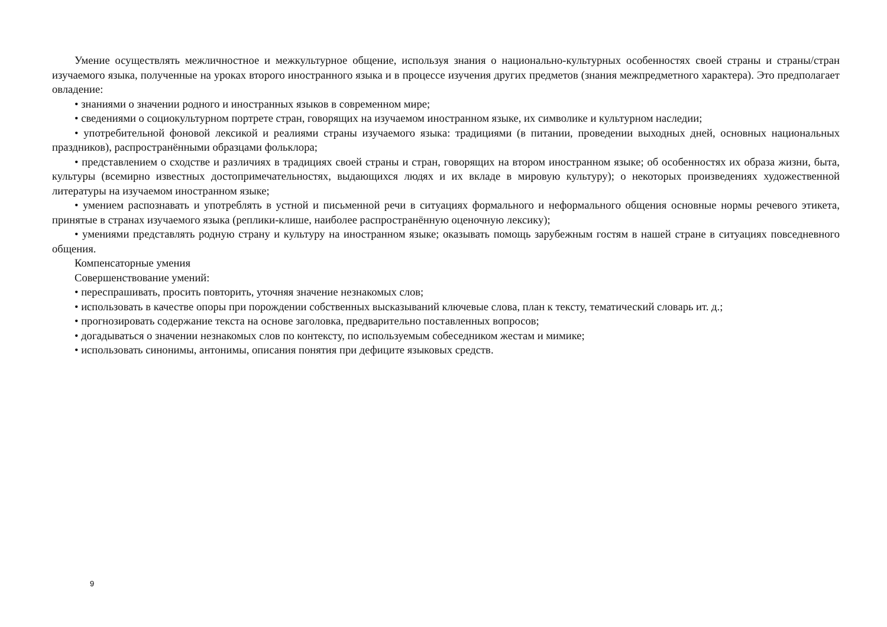Умение осуществлять межличностное и межкультурное общение, используя знания о национально-культурных особенностях своей страны и страны/стран изучаемого языка, полученные на уроках второго иностранного языка и в процессе изучения других предметов (знания межпредметного характера). Это предполагает овладение:
• знаниями о значении родного и иностранных языков в современном мире;
• сведениями о социокультурном портрете стран, говорящих на изучаемом иностранном языке, их символике и культурном наследии;
• употребительной фоновой лексикой и реалиями страны изучаемого языка: традициями (в питании, проведении выходных дней, основных национальных праздников), распространёнными образцами фольклора;
• представлением о сходстве и различиях в традициях своей страны и стран, говорящих на втором иностранном языке; об особенностях их образа жизни, быта, культуры (всемирно известных достопримечательностях, выдающихся людях и их вкладе в мировую культуру); о некоторых произведениях художественной литературы на изучаемом иностранном языке;
• умением распознавать и употреблять в устной и письменной речи в ситуациях формального и неформального общения основные нормы речевого этикета, принятые в странах изучаемого языка (реплики-клише, наиболее распространённую оценочную лексику);
• умениями представлять родную страну и культуру на иностранном языке; оказывать помощь зарубежным гостям в нашей стране в ситуациях повседневного общения.
Компенсаторные умения
Совершенствование умений:
• переспрашивать, просить повторить, уточняя значение незнакомых слов;
• использовать в качестве опоры при порождении собственных высказываний ключевые слова, план к тексту, тематический словарь ит. д.;
• прогнозировать содержание текста на основе заголовка, предварительно поставленных вопросов;
• догадываться о значении незнакомых слов по контексту, по используемым собеседником жестам и мимике;
• использовать синонимы, антонимы, описания понятия при дефиците языковых средств.
9